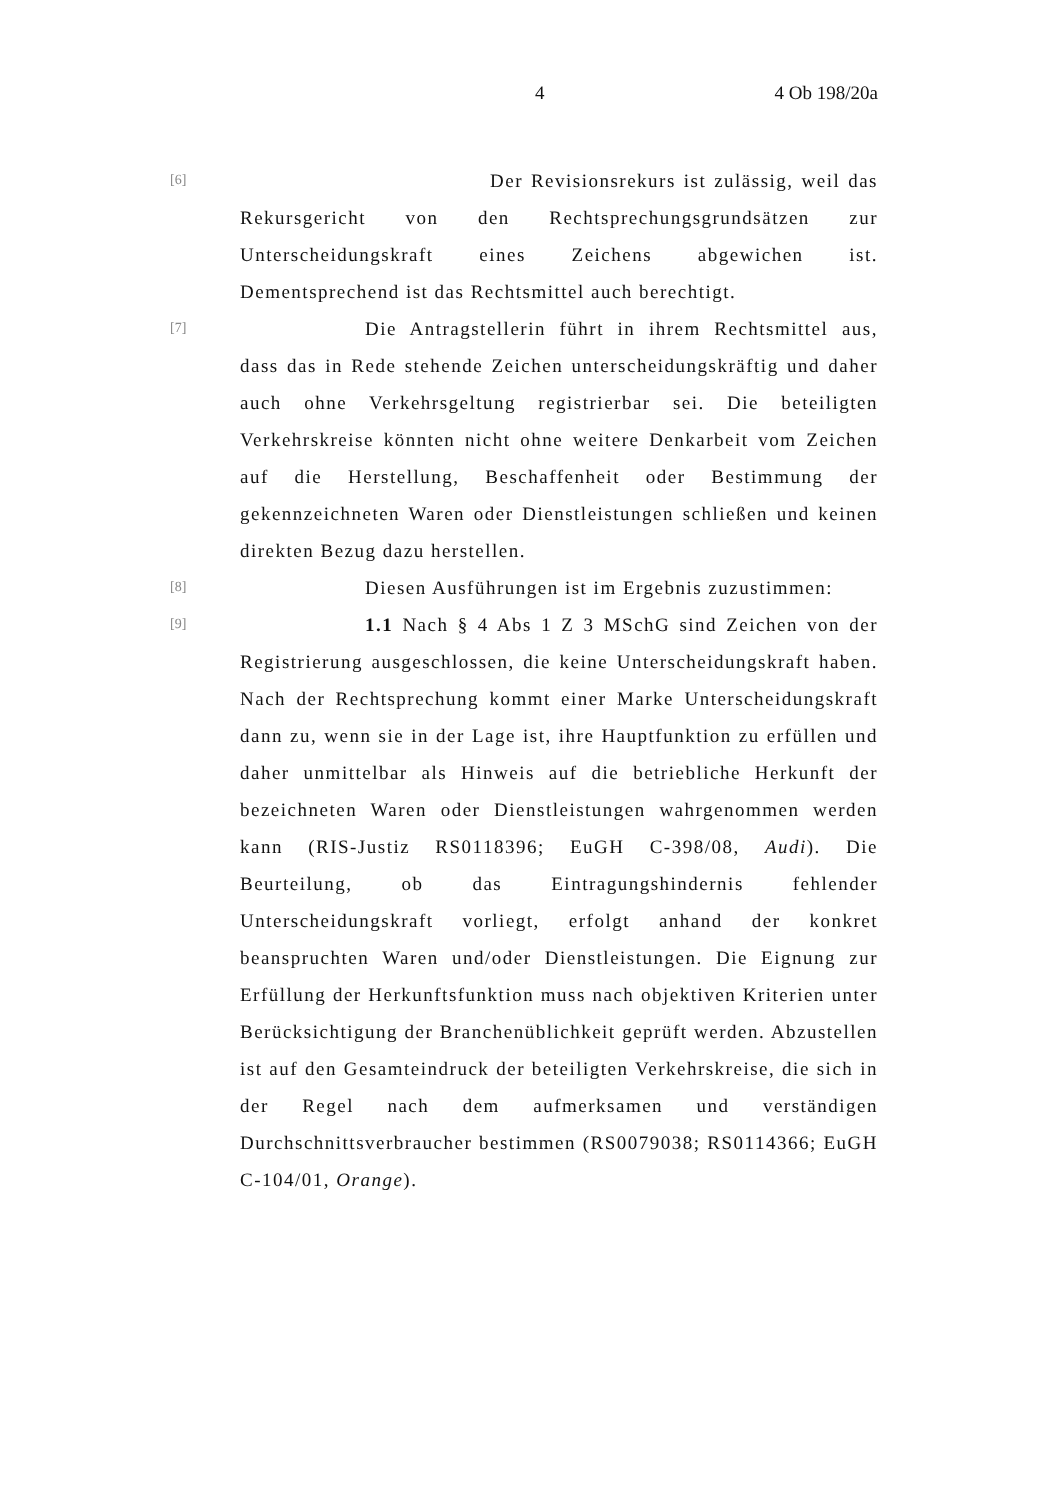4 4 Ob 198/20a
[6]
Der Revisionsrekurs ist zulässig, weil das Rekursgericht von den Rechtsprechungsgrundsätzen zur Unterscheidungskraft eines Zeichens abgewichen ist. Dementsprechend ist das Rechtsmittel auch berechtigt.
[7]
Die Antragstellerin führt in ihrem Rechtsmittel aus, dass das in Rede stehende Zeichen unterscheidungskräftig und daher auch ohne Verkehrsgeltung registrierbar sei. Die beteiligten Verkehrskreise könnten nicht ohne weitere Denkarbeit vom Zeichen auf die Herstellung, Beschaffenheit oder Bestimmung der gekennzeichneten Waren oder Dienstleistungen schließen und keinen direkten Bezug dazu herstellen.
[8]
Diesen Ausführungen ist im Ergebnis zuzustimmen:
[9]
1.1 Nach § 4 Abs 1 Z 3 MSchG sind Zeichen von der Registrierung ausgeschlossen, die keine Unterscheidungskraft haben. Nach der Rechtsprechung kommt einer Marke Unterscheidungskraft dann zu, wenn sie in der Lage ist, ihre Hauptfunktion zu erfüllen und daher unmittelbar als Hinweis auf die betriebliche Herkunft der bezeichneten Waren oder Dienstleistungen wahrgenommen werden kann (RIS-Justiz RS0118396; EuGH C-398/08, Audi). Die Beurteilung, ob das Eintragungshindernis fehlender Unterscheidungskraft vorliegt, erfolgt anhand der konkret beanspruchten Waren und/oder Dienstleistungen. Die Eignung zur Erfüllung der Herkunftsfunktion muss nach objektiven Kriterien unter Berücksichtigung der Branchenüblichkeit geprüft werden. Abzustellen ist auf den Gesamteindruck der beteiligten Verkehrskreise, die sich in der Regel nach dem aufmerksamen und verständigen Durchschnittsverbraucher bestimmen (RS0079038; RS0114366; EuGH C-104/01, Orange).